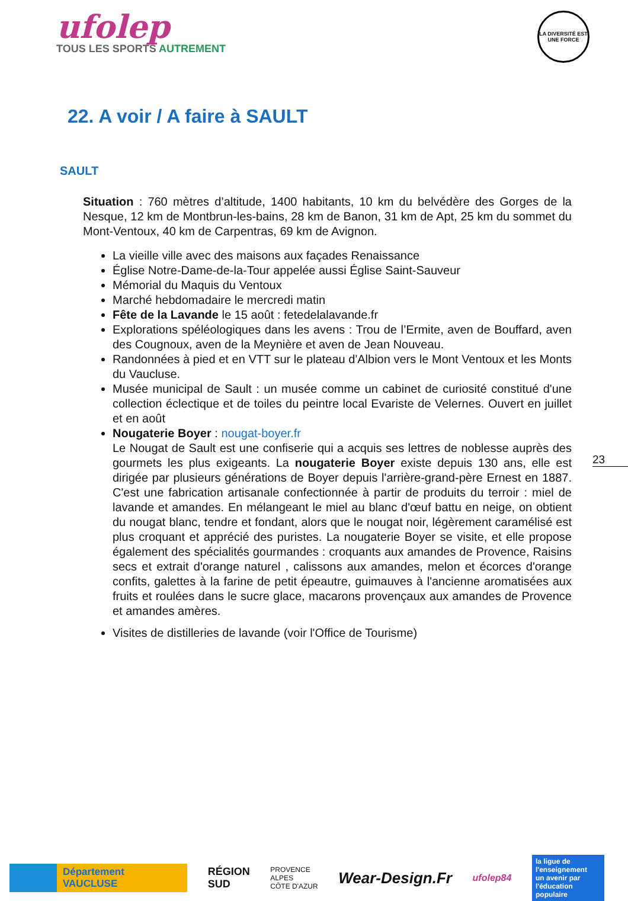ufolep
TOUS LES SPORTS AUTREMENT
LA DIVERSITÉ EST UNE FORCE
22. A voir / A faire à SAULT
SAULT
Situation : 760 mètres d’altitude, 1400 habitants, 10 km du belvédère des Gorges de la Nesque, 12 km de Montbrun-les-bains, 28 km de Banon, 31 km de Apt, 25 km du sommet du Mont-Ventoux, 40 km de Carpentras, 69 km de Avignon.
La vieille ville avec des maisons aux façades Renaissance
Église Notre-Dame-de-la-Tour appelée aussi Église Saint-Sauveur
Mémorial du Maquis du Ventoux
Marché hebdomadaire le mercredi matin
Fête de la Lavande le 15 août : fetedelalavande.fr
Explorations spéléologiques dans les avens : Trou de l’Ermite, aven de Bouffard, aven des Cougnoux, aven de la Meynière et aven de Jean Nouveau.
Randonnées à pied et en VTT sur le plateau d'Albion vers le Mont Ventoux et les Monts du Vaucluse.
Musée municipal de Sault : un musée comme un cabinet de curiosité constitué d'une collection éclectique et de toiles du peintre local Evariste de Velernes. Ouvert en juillet et en août
Nougaterie Boyer : nougat-boyer.fr
Le Nougat de Sault est une confiserie qui a acquis ses lettres de noblesse auprès des gourmets les plus exigeants. La nougaterie Boyer existe depuis 130 ans, elle est dirigée par plusieurs générations de Boyer depuis l'arrière-grand-père Ernest en 1887. C'est une fabrication artisanale confectionnée à partir de produits du terroir : miel de lavande et amandes. En mélangeant le miel au blanc d'œuf battu en neige, on obtient du nougat blanc, tendre et fondant, alors que le nougat noir, légèrement caramélisé est plus croquant et apprécié des puristes. La nougaterie Boyer se visite, et elle propose également des spécialités gourmandes : croquants aux amandes de Provence, Raisins secs et extrait d'orange naturel , calissons aux amandes, melon et écorces d'orange confits, galettes à la farine de petit épeautre, guimauves à l'ancienne aromatisées aux fruits et roulées dans le sucre glace, macarons provençaux aux amandes de Provence et amandes amères.
Visites de distilleries de lavande (voir l'Office de Tourisme)
23
Département
VAUCLUSE
RÉGION
SUD
PROVENCE
ALPES
CÔTE D'AZUR
Wear-Design.Fr
ufolep84
la ligue de l'enseignement
un avenir par l'éducation populaire